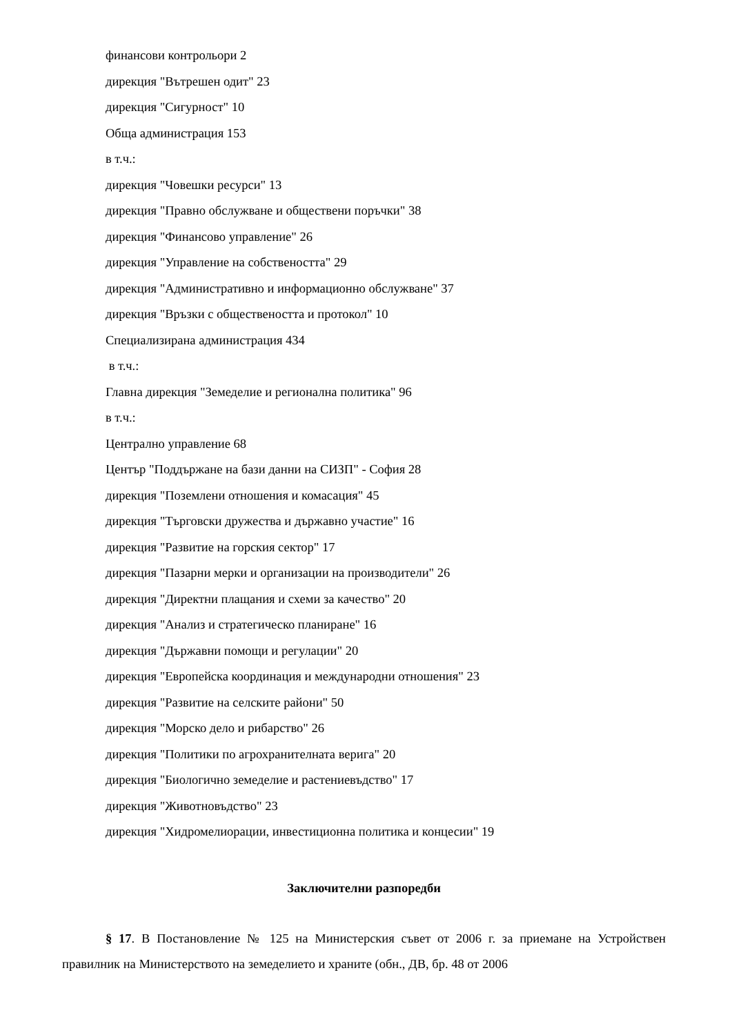финансови контрольори 2
дирекция "Вътрешен одит" 23
дирекция "Сигурност" 10
Обща администрация 153
в т.ч.:
дирекция "Човешки ресурси" 13
дирекция "Правно обслужване и обществени поръчки" 38
дирекция "Финансово управление" 26
дирекция "Управление на собствеността" 29
дирекция "Административно и информационно обслужване" 37
дирекция "Връзки с обществеността и протокол" 10
Специализирана администрация 434
в т.ч.:
Главна дирекция "Земеделие и регионална политика" 96
в т.ч.:
Централно управление 68
Център "Поддържане на бази данни на СИЗП" - София 28
дирекция "Поземлени отношения и комасация" 45
дирекция "Търговски дружества и държавно участие" 16
дирекция "Развитие на горския сектор" 17
дирекция "Пазарни мерки и организации на производители" 26
дирекция "Директни плащания и схеми за качество" 20
дирекция "Анализ и стратегическо планиране" 16
дирекция "Държавни помощи и регулации" 20
дирекция "Европейска координация и международни отношения" 23
дирекция "Развитие на селските райони" 50
дирекция "Морско дело и рибарство" 26
дирекция "Политики по агрохранителната верига" 20
дирекция "Биологично земеделие и растениевъдство" 17
дирекция "Животновъдство" 23
дирекция "Хидромелиорации, инвестиционна политика и концесии" 19
Заключителни разпоредби
§ 17. В Постановление № 125 на Министерския съвет от 2006 г. за приемане на Устройствен правилник на Министерството на земеделието и храните (обн., ДВ, бр. 48 от 2006